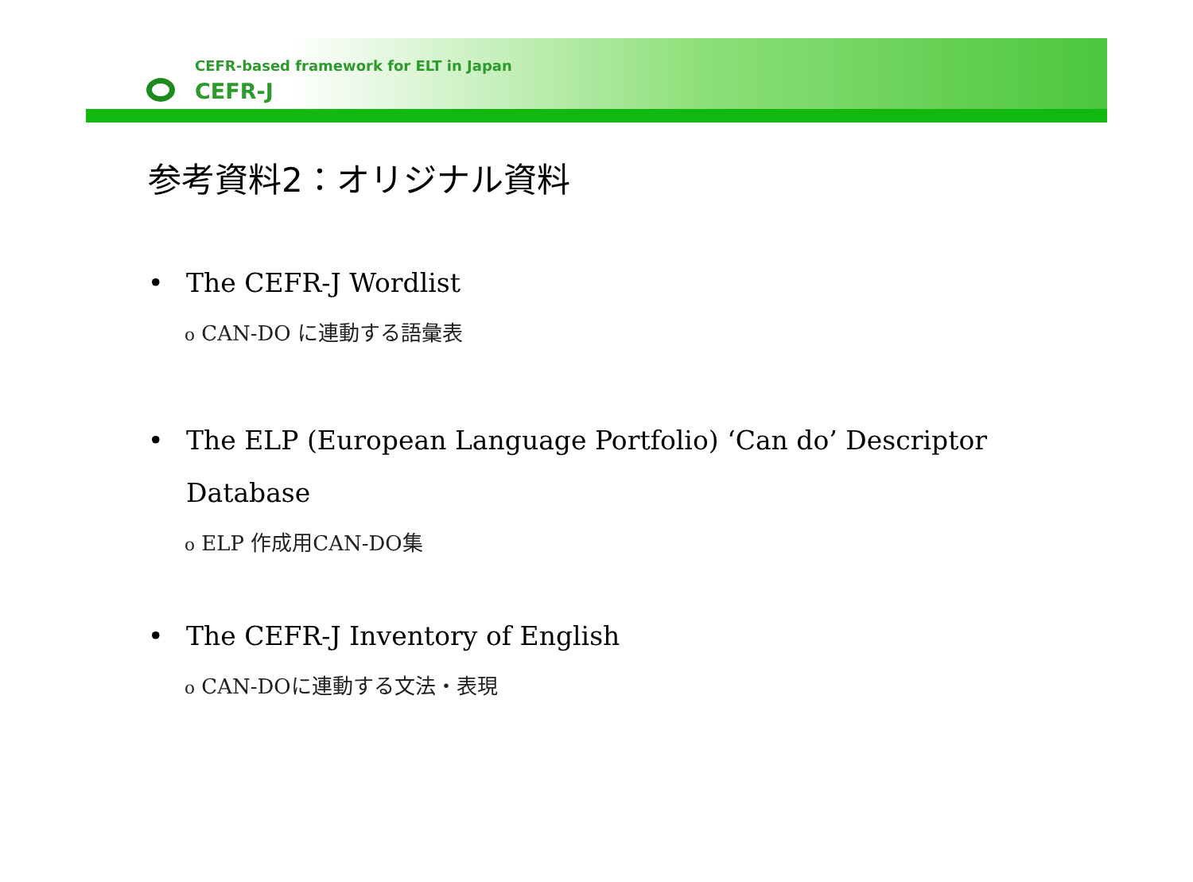CEFR-based framework for ELT in Japan
CEFR-J
参考資料2：オリジナル資料
• The CEFR-J Wordlist
o CAN-DO に連動する語彙表
• The ELP (European Language Portfolio) ‘Can do’ Descriptor
Database
o ELP 作成用CAN-DO集
• The CEFR-J Inventory of English
o CAN-DOに連動する文法・表現